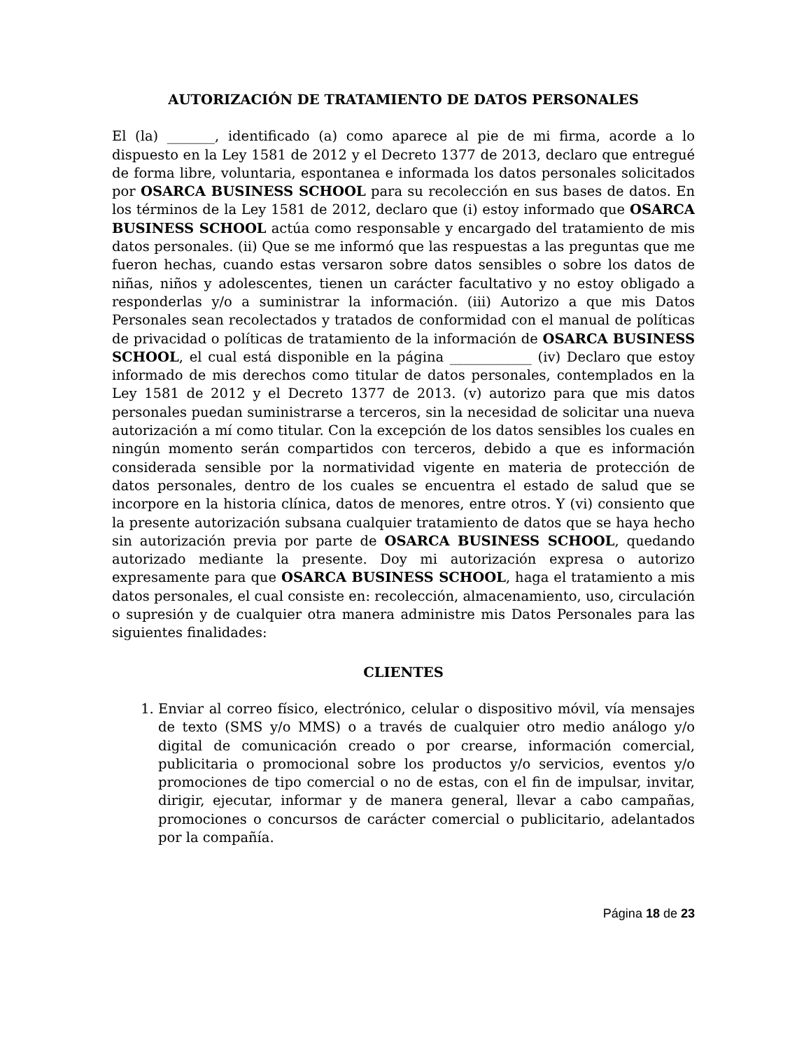AUTORIZACIÓN DE TRATAMIENTO DE DATOS PERSONALES
El (la) _______, identificado (a) como aparece al pie de mi firma, acorde a lo dispuesto en la Ley 1581 de 2012 y el Decreto 1377 de 2013, declaro que entregué de forma libre, voluntaria, espontanea e informada los datos personales solicitados por OSARCA BUSINESS SCHOOL para su recolección en sus bases de datos. En los términos de la Ley 1581 de 2012, declaro que (i) estoy informado que OSARCA BUSINESS SCHOOL actúa como responsable y encargado del tratamiento de mis datos personales. (ii) Que se me informó que las respuestas a las preguntas que me fueron hechas, cuando estas versaron sobre datos sensibles o sobre los datos de niñas, niños y adolescentes, tienen un carácter facultativo y no estoy obligado a responderlas y/o a suministrar la información. (iii) Autorizo a que mis Datos Personales sean recolectados y tratados de conformidad con el manual de políticas de privacidad o políticas de tratamiento de la información de OSARCA BUSINESS SCHOOL, el cual está disponible en la página ____________ (iv) Declaro que estoy informado de mis derechos como titular de datos personales, contemplados en la Ley 1581 de 2012 y el Decreto 1377 de 2013. (v) autorizo para que mis datos personales puedan suministrarse a terceros, sin la necesidad de solicitar una nueva autorización a mí como titular. Con la excepción de los datos sensibles los cuales en ningún momento serán compartidos con terceros, debido a que es información considerada sensible por la normatividad vigente en materia de protección de datos personales, dentro de los cuales se encuentra el estado de salud que se incorpore en la historia clínica, datos de menores, entre otros. Y (vi) consiento que la presente autorización subsana cualquier tratamiento de datos que se haya hecho sin autorización previa por parte de OSARCA BUSINESS SCHOOL, quedando autorizado mediante la presente. Doy mi autorización expresa o autorizo expresamente para que OSARCA BUSINESS SCHOOL, haga el tratamiento a mis datos personales, el cual consiste en: recolección, almacenamiento, uso, circulación o supresión y de cualquier otra manera administre mis Datos Personales para las siguientes finalidades:
CLIENTES
1. Enviar al correo físico, electrónico, celular o dispositivo móvil, vía mensajes de texto (SMS y/o MMS) o a través de cualquier otro medio análogo y/o digital de comunicación creado o por crearse, información comercial, publicitaria o promocional sobre los productos y/o servicios, eventos y/o promociones de tipo comercial o no de estas, con el fin de impulsar, invitar, dirigir, ejecutar, informar y de manera general, llevar a cabo campañas, promociones o concursos de carácter comercial o publicitario, adelantados por la compañía.
Página 18 de 23